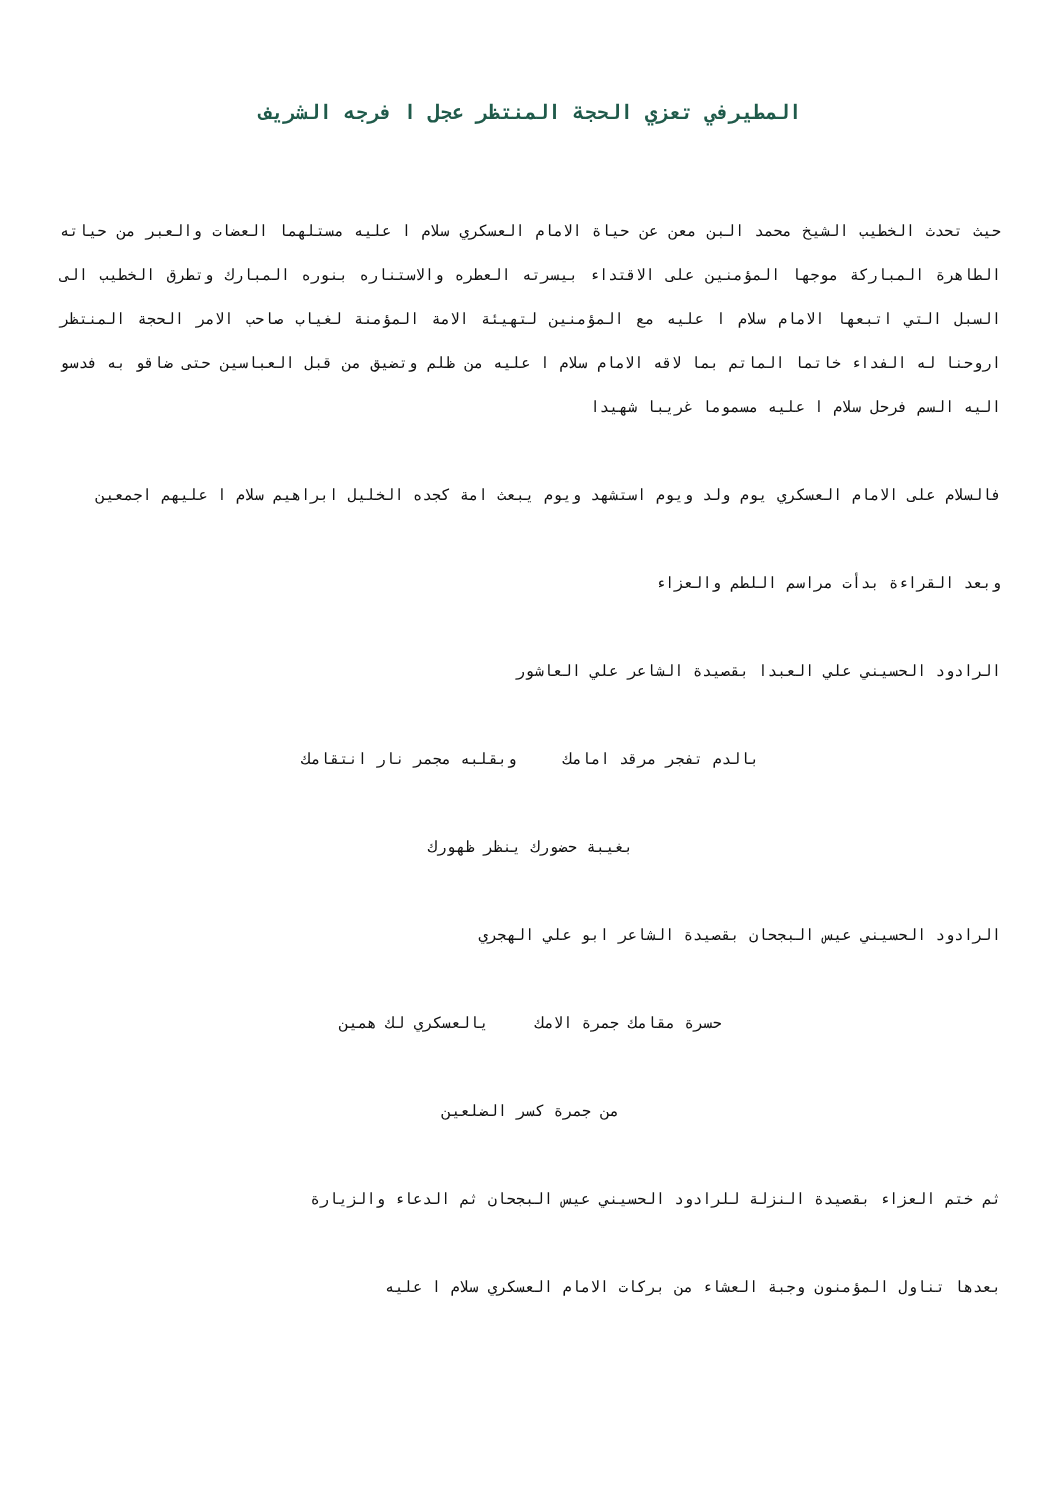المطيرفي تعزي الحجة المنتظر عجل ا فرجه الشريف
حيث تحدث الخطيب الشيخ محمد البن معن عن حياة الامام العسكري سلام ا عليه مستلهما العضات والعبر من حياته الطاهرة المباركة موجها المؤمنين على الاقتداء بيسرته العطره والاستناره بنوره المبارك وتطرق الخطيب الى السبل التي اتبعها الامام سلام ا عليه مع المؤمنين لتهيئة الامة المؤمنة لغياب صاحب الامر الحجة المنتظر اروحنا له الفداء خاتما الماتم بما لاقه الامام سلام ا عليه من ظلم وتضيق من قبل العباسين حتى ضاقو به فدسو اليه السم فرحل سلام ا عليه مسموما غريبا شهيدا
فالسلام على الامام العسكري يوم ولد ويوم استشهد ويوم يبعث امة كجده الخليل ابراهيم سلام ا عليهم اجمعين
وبعد القراءة بدأت مراسم اللطم والعزاء
الرادود الحسيني علي العبدا بقصيدة الشاعر علي العاشور
بالدم تفجر مرقد امامك وبقلبه مجمر نار انتقامك
بغيبة حضورك ينظر ظهورك
الرادود الحسيني عيس البجحان بقصيدة الشاعر ابو علي الهجري
حسرة مقامك جمرة الامك يالعسكري لك همين
من جمرة كسر الضلعين
ثم ختم العزاء بقصيدة النزلة للرادود الحسيني عيس البجحان ثم الدعاء والزيارة
بعدها تناول المؤمنون وجبة العشاء من بركات الامام العسكري سلام ا عليه